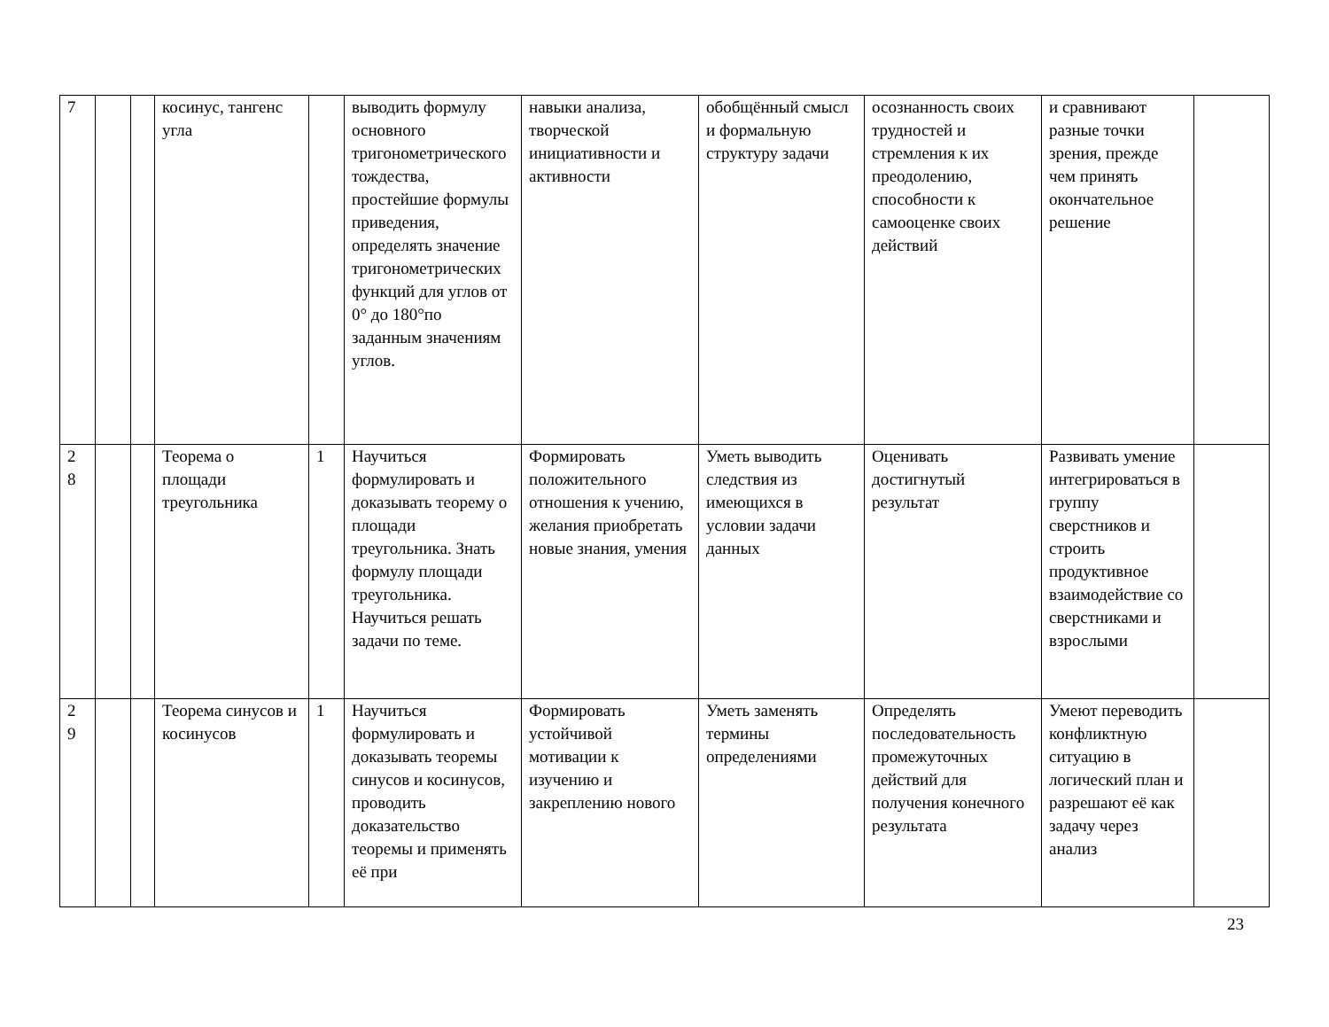| 7 | | | косинус, тангенс угла | | выводить формулу основного тригонометрического тождества, простейшие формулы приведения, определять значение тригонометрических функций для углов от 0° до 180°по заданным значениям углов. | навыки анализа, творческой инициативности и активности | обобщённый смысл и формальную структуру задачи | осознанность своих трудностей и стремления к их преодолению, способности к самооценке своих действий | и сравнивают разные точки зрения, прежде чем принять окончательное решение | |
| 2 8 | | | Теорема о площади треугольника | 1 | Научиться формулировать и доказывать теорему о площади треугольника. Знать формулу площади треугольника. Научиться решать задачи по теме. | Формировать положительного отношения к учению, желания приобретать новые знания, умения | Уметь выводить следствия из имеющихся в условии задачи данных | Оценивать достигнутый результат | Развивать умение интегрироваться в группу сверстников и строить продуктивное взаимодействие со сверстниками и взрослыми | |
| 2 9 | | | Теорема синусов и косинусов | 1 | Научиться формулировать и доказывать теоремы синусов и косинусов, проводить доказательство теоремы и применять её при | Формировать устойчивой мотивации к изучению и закреплению нового | Уметь заменять термины определениями | Определять последовательность промежуточных действий для получения конечного результата | Умеют переводить конфликтную ситуацию в логический план и разрешают её как задачу через анализ | |
23